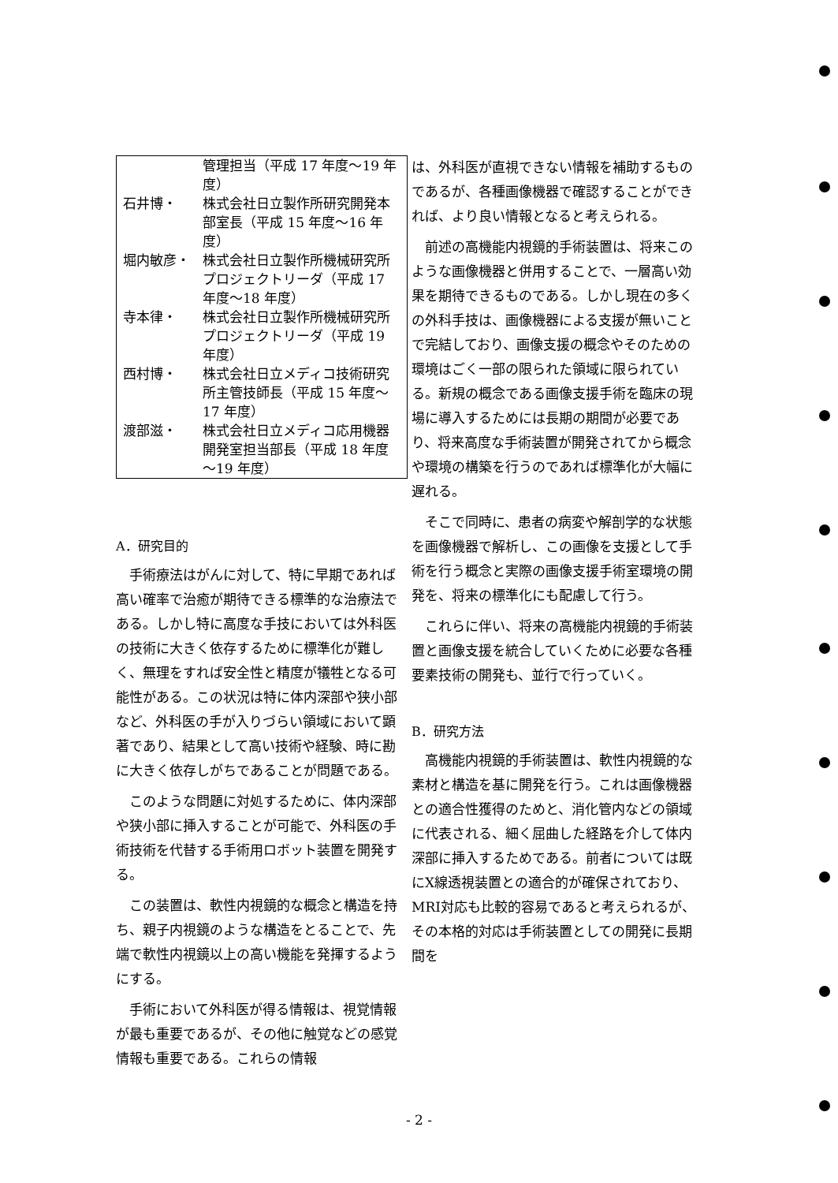| | 管理担当（平成 17 年度～19 年度） |
| 石井博・ | 株式会社日立製作所研究開発本部室長（平成 15 年度～16 年度） |
| 堀内敏彦・ | 株式会社日立製作所機械研究所プロジェクトリーダ（平成 17 年度～18 年度） |
| 寺本律・ | 株式会社日立製作所機械研究所プロジェクトリーダ（平成 19 年度） |
| 西村博・ | 株式会社日立メディコ技術研究所主管技師長（平成 15 年度～17 年度） |
| 渡部滋・ | 株式会社日立メディコ応用機器開発室担当部長（平成 18 年度～19 年度） |
A．研究目的
手術療法はがんに対して、特に早期であれば高い確率で治癒が期待できる標準的な治療法である。しかし特に高度な手技においては外科医の技術に大きく依存するために標準化が難しく、無理をすれば安全性と精度が犠牲となる可能性がある。この状況は特に体内深部や狭小部など、外科医の手が入りづらい領域において顕著であり、結果として高い技術や経験、時に勘に大きく依存しがちであることが問題である。
このような問題に対処するために、体内深部や狭小部に挿入することが可能で、外科医の手術技術を代替する手術用ロボット装置を開発する。
この装置は、軟性内視鏡的な概念と構造を持ち、親子内視鏡のような構造をとることで、先端で軟性内視鏡以上の高い機能を発揮するようにする。
手術において外科医が得る情報は、視覚情報が最も重要であるが、その他に触覚などの感覚情報も重要である。これらの情報
は、外科医が直視できない情報を補助するものであるが、各種画像機器で確認することができれば、より良い情報となると考えられる。
前述の高機能内視鏡的手術装置は、将来このような画像機器と併用することで、一層高い効果を期待できるものである。しかし現在の多くの外科手技は、画像機器による支援が無いことで完結しており、画像支援の概念やそのための環境はごく一部の限られた領域に限られている。新規の概念である画像支援手術を臨床の現場に導入するためには長期の期間が必要であり、将来高度な手術装置が開発されてから概念や環境の構築を行うのであれば標準化が大幅に遅れる。
そこで同時に、患者の病変や解剖学的な状態を画像機器で解析し、この画像を支援として手術を行う概念と実際の画像支援手術室環境の開発を、将来の標準化にも配慮して行う。
これらに伴い、将来の高機能内視鏡的手術装置と画像支援を統合していくために必要な各種要素技術の開発も、並行で行っていく。
B．研究方法
高機能内視鏡的手術装置は、軟性内視鏡的な素材と構造を基に開発を行う。これは画像機器との適合性獲得のためと、消化管内などの領域に代表される、細く屈曲した経路を介して体内深部に挿入するためである。前者については既にX線透視装置との適合的が確保されており、MRI対応も比較的容易であると考えられるが、その本格的対応は手術装置としての開発に長期間を
- 2 -